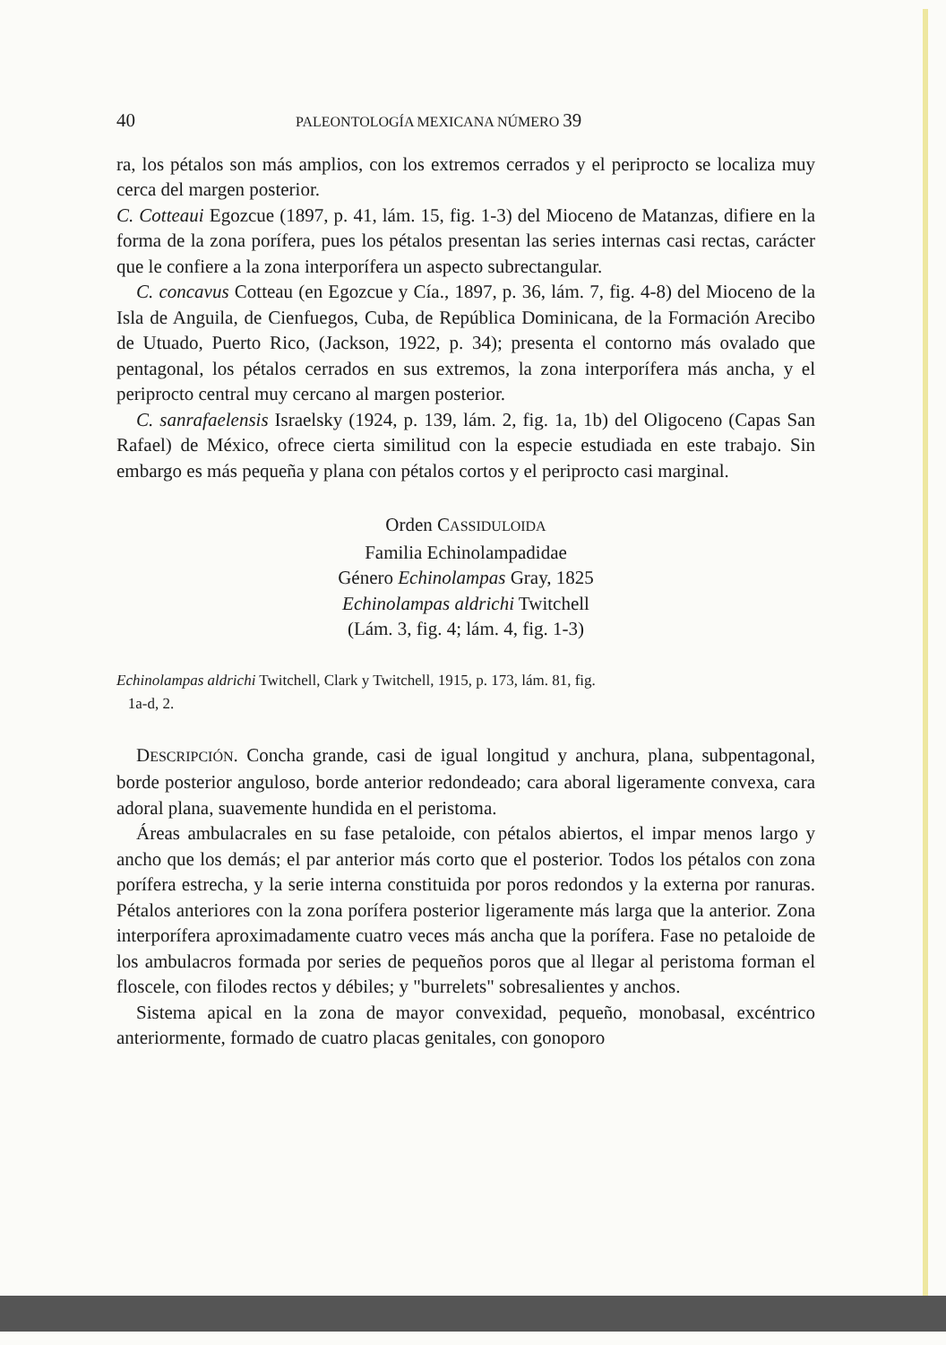40 PALEONTOLOGÍA MEXICANA NÚMERO 39
ra, los pétalos son más amplios, con los extremos cerrados y el periprocto se localiza muy cerca del margen posterior.
C. Cotteaui Egozcue (1897, p. 41, lám. 15, fig. 1-3) del Mioceno de Matanzas, difiere en la forma de la zona porífera, pues los pétalos presentan las series internas casi rectas, carácter que le confiere a la zona interporífera un aspecto subrectangular.
C. concavus Cotteau (en Egozcue y Cía., 1897, p. 36, lám. 7, fig. 4-8) del Mioceno de la Isla de Anguila, de Cienfuegos, Cuba, de República Dominicana, de la Formación Arecibo de Utuado, Puerto Rico, (Jackson, 1922, p. 34); presenta el contorno más ovalado que pentagonal, los pétalos cerrados en sus extremos, la zona interporífera más ancha, y el periprocto central muy cercano al margen posterior.
C. sanrafaelensis Israelsky (1924, p. 139, lám. 2, fig. 1a, 1b) del Oligoceno (Capas San Rafael) de México, ofrece cierta similitud con la especie estudiada en este trabajo. Sin embargo es más pequeña y plana con pétalos cortos y el periprocto casi marginal.
Orden CASSIDULOIDA
Familia Echinolampadidae
Género Echinolampas Gray, 1825
Echinolampas aldrichi Twitchell
(Lám. 3, fig. 4; lám. 4, fig. 1-3)
Echinolampas aldrichi Twitchell, Clark y Twitchell, 1915, p. 173, lám. 81, fig.
1a-d, 2.
DESCRIPCIÓN. Concha grande, casi de igual longitud y anchura, plana, subpentagonal, borde posterior anguloso, borde anterior redondeado; cara aboral ligeramente convexa, cara adoral plana, suavemente hundida en el peristoma.
Áreas ambulacrales en su fase petaloide, con pétalos abiertos, el impar menos largo y ancho que los demás; el par anterior más corto que el posterior. Todos los pétalos con zona porífera estrecha, y la serie interna constituida por poros redondos y la externa por ranuras. Pétalos anteriores con la zona porífera posterior ligeramente más larga que la anterior. Zona interporífera aproximadamente cuatro veces más ancha que la porífera. Fase no petaloide de los ambulacros formada por series de pequeños poros que al llegar al peristoma forman el floscele, con filodes rectos y débiles; y "burrelets" sobresalientes y anchos.
Sistema apical en la zona de mayor convexidad, pequeño, monobasal, excéntrico anteriormente, formado de cuatro placas genitales, con gonoporo